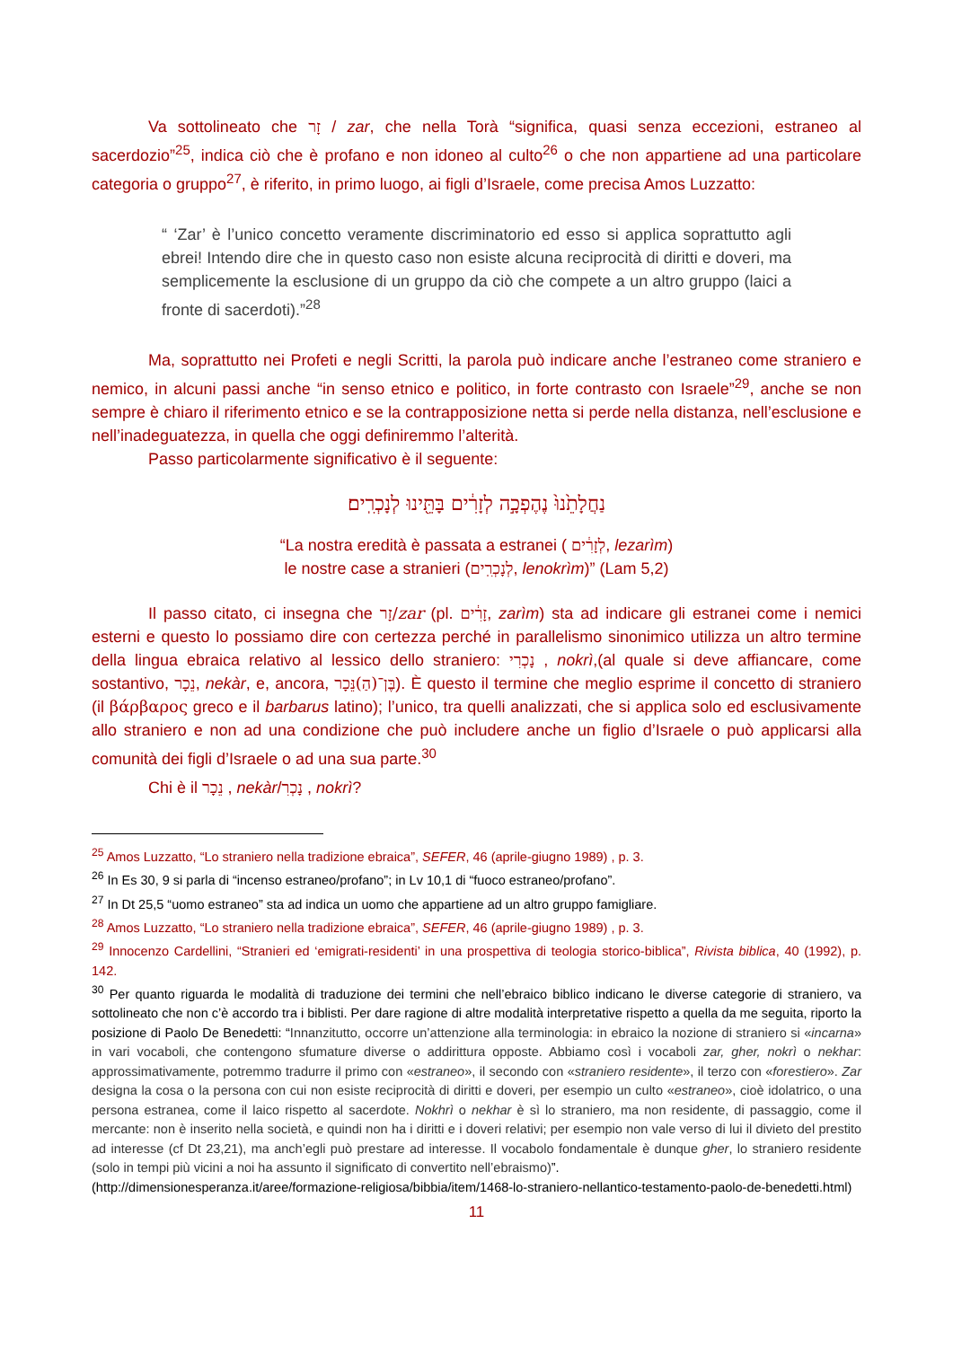Va sottolineato che זָר / zar, che nella Torà “significa, quasi senza eccezioni, estraneo al sacerdozio”<sup>25</sup>, indica ciò che è profano e non idoneo al culto<sup>26</sup> o che non appartiene ad una particolare categoria o gruppo<sup>27</sup>, è riferito, in primo luogo, ai figli d’Israele, come precisa Amos Luzzatto:
“ ‘Zar’ è l’unico concetto veramente discriminatorio ed esso si applica soprattutto agli ebrei! Intendo dire che in questo caso non esiste alcuna reciprocità di diritti e doveri, ma semplicemente la esclusione di un gruppo da ciò che compete a un altro gruppo (laici a fronte di sacerdoti).”<sup>28</sup>
Ma, soprattutto nei Profeti e negli Scritti, la parola può indicare anche l’estraneo come straniero e nemico, in alcuni passi anche “in senso etnico e politico, in forte contrasto con Israele”<sup>29</sup>, anche se non sempre è chiaro il riferimento etnico e se la contrapposizione netta si perde nella distanza, nell’esclusione e nell’inadeguatezza, in quella che oggi definiremmo l’alterità.
Passo particolarmente significativo è il seguente:
נַחֲלָתֵ֙נוּ֙ נֶהֶפְכָ֣ה לְזָרִ֔ים בָּתֵּ֖ינוּ לְנָכְרִֽים׃
“La nostra eredità è passata a estranei ( לְזָרִ֔ים, lezarìm)
le nostre case a stranieri (לְנָכְרִֽים, lenokrìm)” (Lam 5,2)
Il passo citato, ci insegna che זָר/zar (pl. זָרִ֔ים, zarìm) sta ad indicare gli estranei come i nemici esterni e questo lo possiamo dire con certezza perché in parallelismo sinonimico utilizza un altro termine della lingua ebraica relativo al lessico dello straniero: נָכְרִי , nokrì,(al quale si deve affiancare, come sostantivo, נֵכָר, nekàr, e, ancora, בֶּן־(הַ)נֵּכָר). È questo il termine che meglio esprime il concetto di straniero (il βάρβαρος greco e il barbarus latino); l’unico, tra quelli analizzati, che si applica solo ed esclusivamente allo straniero e non ad una condizione che può includere anche un figlio d’Israele o può applicarsi alla comunità dei figli d’Israele o ad una sua parte.<sup>30</sup>
Chi è il נֵכָר , nekàr/נָכְרִ , nokrì?
<sup>25</sup> Amos Luzzatto, “Lo straniero nella tradizione ebraica”, SEFER, 46 (aprile-giugno 1989) , p. 3.
<sup>26</sup> In Es 30, 9 si parla di “incenso estraneo/profano”; in Lv 10,1 di “fuoco estraneo/profano”.
<sup>27</sup> In Dt 25,5 “uomo estraneo” sta ad indica un uomo che appartiene ad un altro gruppo famigliare.
<sup>28</sup> Amos Luzzatto, “Lo straniero nella tradizione ebraica”, SEFER, 46 (aprile-giugno 1989) , p. 3.
<sup>29</sup> Innocenzo Cardellini, “Stranieri ed ‘emigrati-residenti’ in una prospettiva di teologia storico-biblica”, Rivista biblica, 40 (1992), p. 142.
<sup>30</sup> Per quanto riguarda le modalità di traduzione dei termini che nell’ebraico biblico indicano le diverse categorie di straniero, va sottolineato che non c’è accordo tra i biblisti. Per dare ragione di altre modalità interpretative rispetto a quella da me seguita, riporto la posizione di Paolo De Benedetti: “Innanzitutto, occorre un’attenzione alla terminologia: in ebraico la nozione di straniero si «incarna» in vari vocaboli, che contengono sfumature diverse o addirittura opposte. Abbiamo così i vocaboli zar, gher, nokrì o nekhar: approssimativamente, potremmo tradurre il primo con «estraneo», il secondo con «straniero residente», il terzo con «forestiero». Zar designa la cosa o la persona con cui non esiste reciprocità di diritti e doveri, per esempio un culto «estraneo», cioè idolatrico, o una persona estranea, come il laico rispetto al sacerdote. Nokhrì o nekhar è sì lo straniero, ma non residente, di passaggio, come il mercante: non è inserito nella società, e quindi non ha i diritti e i doveri relativi; per esempio non vale verso di lui il divieto del prestito ad interesse (cf Dt 23,21), ma anch’egli può prestare ad interesse. Il vocabolo fondamentale è dunque gher, lo straniero residente (solo in tempi più vicini a noi ha assunto il significato di convertito nell’ebraismo)”.
(http://dimensionesperanza.it/aree/formazione-religiosa/bibbia/item/1468-lo-straniero-nellantico-testamento-paolo-de-benedetti.html)
11